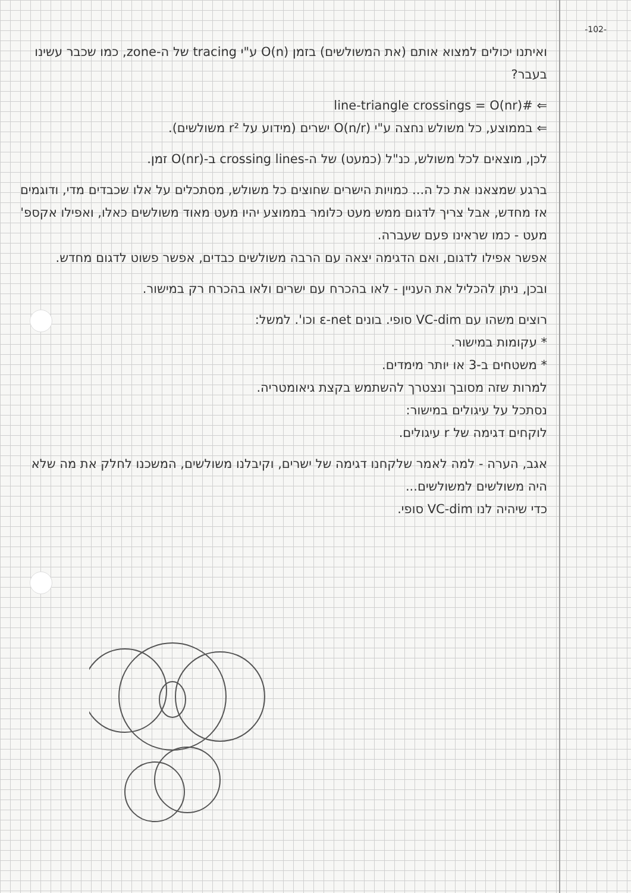-102-
ואיתנו יכולים למצוא אותם (את המשולשים) בזמן O(n) ע"י tracing של ה-zone, כמו שכבר עשינו בעבר?
⇐ #line-triangle crossings = O(nr)
⇐ בממוצע, כל משולש נחצה ע"י O(n/r) ישרים (מידוע על r² משולשים).
לכן, מוצאים לכל משולש, כנ"ל (כמעט) של ה-crossing lines ב-O(nr) זמן.
ברגע שמצאנו את כל ה... כמויות הישרים שחוצים כל משולש, מסתכלים על אלו שכבדים מדי, ודוגמים אז מחדש, אבל צריך לדגום ממש מעט כלומר בממוצע יהיו מעט מאוד משולשים כאלו, ואפילו אקספ' מעט - כמו שראינו פעם שעברה.
אפשר אפילו לדגום, ואם הדגימה יצאה עם הרבה משולשים כבדים, אפשר פשוט לדגום מחדש.
ובכן, ניתן להכליל את העניין - לאו בהכרח עם ישרים ולאו בהכרח רק במישור.
רוצים משהו עם VC-dim סופי. בונים ε-net וכו'. למשל:
* עקומות במישור.
* משטחים ב-3 או יותר מימדים.
למרות שזה מסובך ונצטרך להשתמש בקצת גיאומטריה.
נסתכל על עיגולים במישור:
לוקחים דגימה של r עיגולים.
אגב, הערה - למה לאמר שלקחנו דגימה של ישרים, וקיבלנו משולשים, המשכנו לחלק את מה שלא היה משולשים למשולשים...
כדי שיהיה לנו VC-dim סופי.